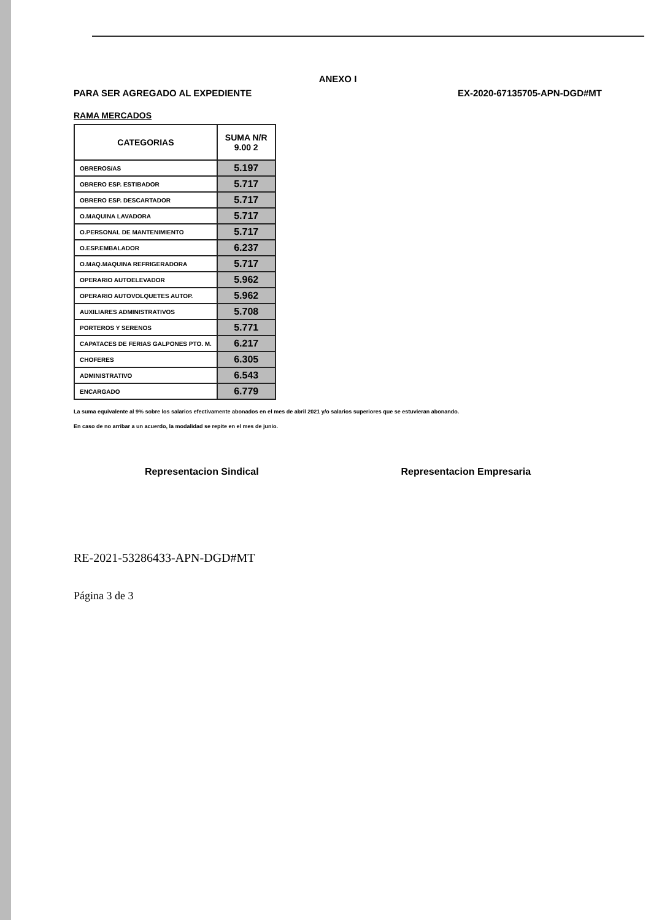ANEXO I
PARA SER AGREGADO AL EXPEDIENTE EX-2020-67135705-APN-DGD#MT
RAMA MERCADOS
| CATEGORIAS | SUMA N/R 9.00 2 |
| --- | --- |
| OBREROS/AS | 5.197 |
| OBRERO ESP. ESTIBADOR | 5.717 |
| OBRERO ESP. DESCARTADOR | 5.717 |
| O.MAQUINA LAVADORA | 5.717 |
| O.PERSONAL DE MANTENIMIENTO | 5.717 |
| O.ESP.EMBALADOR | 6.237 |
| O.MAQ.MAQUINA REFRIGERADORA | 5.717 |
| OPERARIO AUTOELEVADOR | 5.962 |
| OPERARIO AUTOVOLQUETES AUTOP. | 5.962 |
| AUXILIARES ADMINISTRATIVOS | 5.708 |
| PORTEROS Y SERENOS | 5.771 |
| CAPATACES DE FERIAS GALPONES PTO. M. | 6.217 |
| CHOFERES | 6.305 |
| ADMINISTRATIVO | 6.543 |
| ENCARGADO | 6.779 |
La suma equivalente al 9% sobre los salarios efectivamente abonados en el mes de abril 2021 y/o salarios superiores que se estuvieran abonando.
En caso de no arribar a un acuerdo, la modalidad se repite en el mes de junio.
Representacion Sindical Representacion Empresaria
RE-2021-53286433-APN-DGD#MT
Página 3 de 3